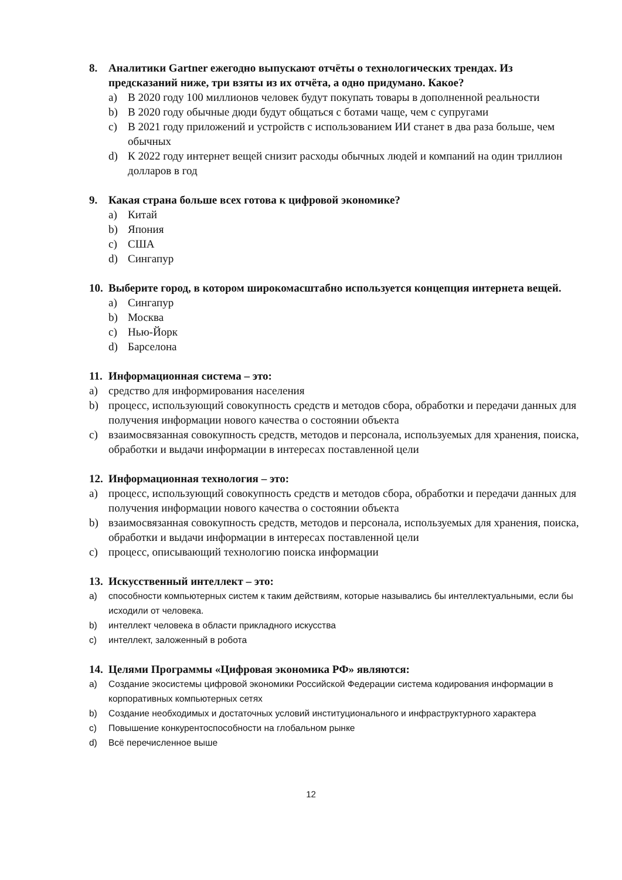8. Аналитики Gartner ежегодно выпускают отчёты о технологических трендах. Из предсказаний ниже, три взяты из их отчёта, а одно придумано. Какое?
a) В 2020 году 100 миллионов человек будут покупать товары в дополненной реальности
b) В 2020 году обычные дюди будут общаться с ботами чаще, чем с супругами
c) В 2021 году приложений и устройств с использованием ИИ станет в два раза больше, чем обычных
d) К 2022 году интернет вещей снизит расходы обычных людей и компаний на один триллион долларов в год
9. Какая страна больше всех готова к цифровой экономике?
a) Китай
b) Япония
c) США
d) Сингапур
10. Выберите город, в котором широкомасштабно используется концепция интернета вещей.
a) Сингапур
b) Москва
c) Нью-Йорк
d) Барселона
11. Информационная система – это:
a) средство для информирования населения
b) процесс, использующий совокупность средств и методов сбора, обработки и передачи данных для получения информации нового качества о состоянии объекта
c) взаимосвязанная совокупность средств, методов и персонала, используемых для хранения, поиска, обработки и выдачи информации в интересах поставленной цели
12. Информационная технология – это:
a) процесс, использующий совокупность средств и методов сбора, обработки и передачи данных для получения информации нового качества о состоянии объекта
b) взаимосвязанная совокупность средств, методов и персонала, используемых для хранения, поиска, обработки и выдачи информации в интересах поставленной цели
c) процесс, описывающий технологию поиска информации
13. Искусственный интеллект – это:
a) способности компьютерных систем к таким действиям, которые назывались бы интеллектуальными, если бы исходили от человека.
b) интеллект человека в области прикладного искусства
c) интеллект, заложенный в робота
14. Целями Программы «Цифровая экономика РФ» являются:
a) Создание экосистемы цифровой экономики Российской Федерации система кодирования информации в корпоративных компьютерных сетях
b) Создание необходимых и достаточных условий институционального и инфраструктурного характера
c) Повышение конкурентоспособности на глобальном рынке
d) Всё перечисленное выше
12